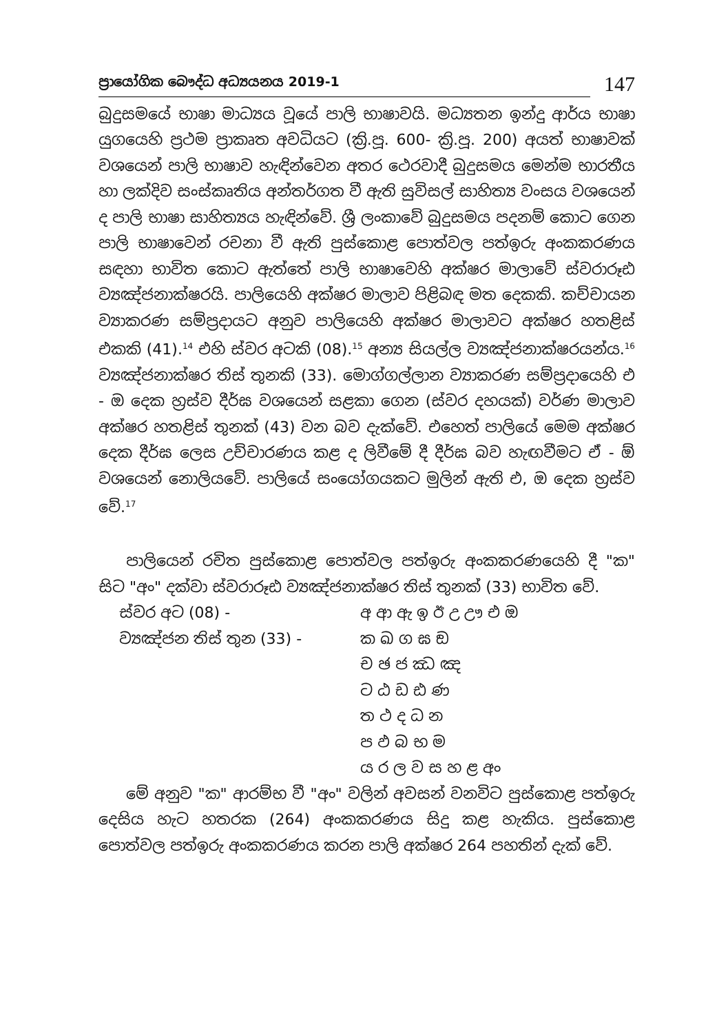ප්‍රායෝගික බෞද්ධ අධ්‍යයනය 2019-1
147
බුදුසමයේ භාෂා මාධ්‍යය වූයේ පාලි භාෂාවයි. මධ්‍යතන ඉන්දු ආර්ය භාෂා යුගයෙහි ප්‍රථම ප්‍රාකෘත අවධියට (ක්‍රි.පූ. 600- ක්‍රි.පූ. 200) අයත් භාෂාවක් වශයෙන් පාලි භාෂාව හැඳින්වෙන අතර ථෙරවාදී බුදුසමය මෙන්ම භාරතීය හා ලක්දිව සංස්කෘතිය අන්තර්ගත වී ඇති සුවිසල් සාහිත්‍ය වංසය වශයෙන් ද පාලි භාෂා සාහිත්‍යය හැඳින්වේ. ශ්‍රී ලංකාවේ බුදුසමය පදනම් කොට ගෙන පාලි භාෂාවෙන් රචනා වී ඇති පුස්කොළ පොත්වල පත්ඉරු අංකකරණය සඳහා භාවිත කොට ඇත්තේ පාලි භාෂාවෙහි අක්ෂර මාලාවේ ස්වරාරූඪ ව්‍යඤ්ජනාක්ෂරයි. පාලියෙහි අක්ෂර මාලාව පිළිබඳ මත දෙකකි. කච්චායන ව්‍යාකරණ සම්ප්‍රදායට අනුව පාලියෙහි අක්ෂර මාලාවට අක්ෂර හතළිස් එකකි (41).<sup>14</sup> එහි ස්වර අටකි (08).<sup>15</sup> අන්‍ය සියල්ල ව්‍යඤ්ජනාක්ෂරයන්ය.<sup>16</sup> ව්‍යඤ්ජනාක්ෂර තිස් තුනකි (33). මොග්ගල්ලාන ව්‍යාකරණ සම්ප්‍රදායෙහි එ - ඔ දෙක හ්‍රස්ව දීර්ඝ වශයෙන් සළකා ගෙන (ස්වර දහයක්) වර්ණ මාලාව අක්ෂර හතළිස් තුනක් (43) වන බව දැක්වේ. එහෙත් පාලියේ මෙම අක්ෂර දෙක දීර්ඝ ලෙස උච්චාරණය කළ ද ලිවීමේ දී දීර්ඝ බව හැඟවීමට ඒ - ඕ වශයෙන් නොලියවේ. පාලියේ සංයෝගයකට මුලින් ඇති එ, ඔ දෙක හ්‍රස්ව වේ.<sup>17</sup>
පාලියෙන් රචිත පුස්කොළ පොත්වල පත්ඉරු අංකකරණයෙහි දී "ක" සිට "අං" දක්වා ස්වරාරූඪ ව්‍යඤ්ජනාක්ෂර තිස් තුනක් (33) භාවිත වේ.
ස්වර අට (08) - අ ආ ඇ ඉ ඊ උ ඌ එ ඔ
ව්‍යඤ්ජන තිස් තුන (33) - ක ඛ ග ඝ ඞ
ච ඡ ජ ඣ ඤ
ට ඨ ඩ ඪ ණ
ත ථ ද ධ න
ප ඵ බ භ ම
ය ර ල ව ස හ ළ අං
මේ අනුව "ක" ආරම්භ වී "අං" වලින් අවසන් වනවිට පුස්කොළ පත්ඉරු දෙසිය හැට හතරක (264) අංකකරණය සිදු කළ හැකිය. පුස්කොළ පොත්වල පත්ඉරු අංකකරණය කරන පාලි අක්ෂර 264 පහතින් දැක් වේ.